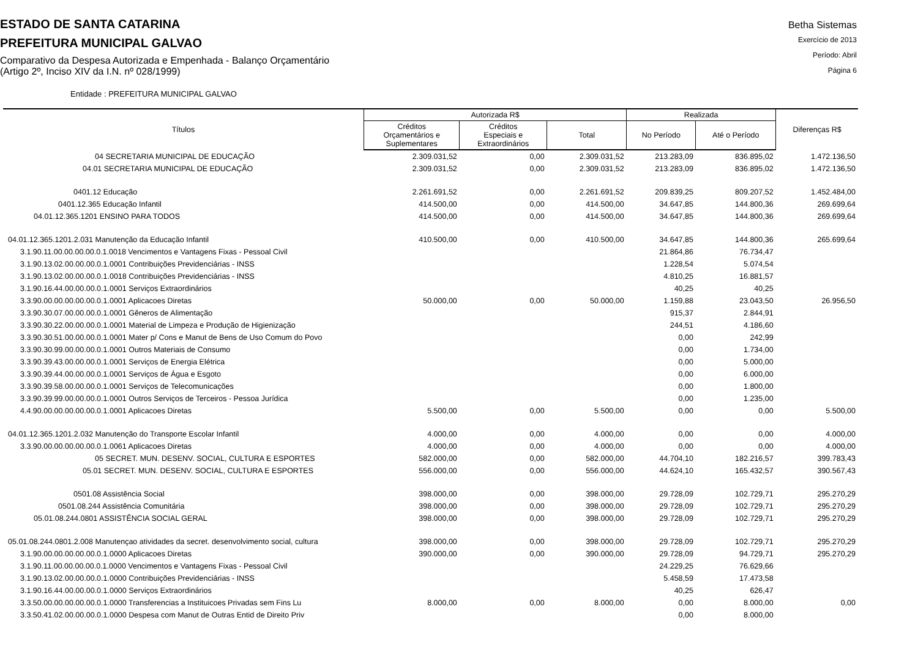ESTADO DE SANTA CATARINA
PREFEITURA MUNICIPAL GALVAO
Comparativo da Despesa Autorizada e Empenhada - Balanço Orçamentário
(Artigo 2º, Inciso XIV da I.N. nº 028/1999)
Betha Sistemas
Exercício de 2013
Período: Abril
Página 6
Entidade : PREFEITURA MUNICIPAL GALVAO
| Títulos | Autorizada R$ | | | Realizada | | Diferenças R$ |
| --- | --- | --- | --- | --- | --- | --- |
| | Créditos Orçamentários e Suplementares | Créditos Especiais e Extraordinários | Total | No Período | Até o Período | |
| 04 SECRETARIA MUNICIPAL DE EDUCAÇÃO | 2.309.031,52 | 0,00 | 2.309.031,52 | 213.283,09 | 836.895,02 | 1.472.136,50 |
| 04.01 SECRETARIA MUNICIPAL DE EDUCAÇÃO | 2.309.031,52 | 0,00 | 2.309.031,52 | 213.283,09 | 836.895,02 | 1.472.136,50 |
| 0401.12 Educação | 2.261.691,52 | 0,00 | 2.261.691,52 | 209.839,25 | 809.207,52 | 1.452.484,00 |
| 0401.12.365 Educação Infantil | 414.500,00 | 0,00 | 414.500,00 | 34.647,85 | 144.800,36 | 269.699,64 |
| 04.01.12.365.1201 ENSINO PARA TODOS | 414.500,00 | 0,00 | 414.500,00 | 34.647,85 | 144.800,36 | 269.699,64 |
| 04.01.12.365.1201.2.031 Manutenção da Educação Infantil | 410.500,00 | 0,00 | 410.500,00 | 34.647,85 | 144.800,36 | 265.699,64 |
| 3.1.90.11.00.00.00.00.0.1.0018 Vencimentos e Vantagens Fixas - Pessoal Civil | | | | 21.864,86 | 76.734,47 | |
| 3.1.90.13.02.00.00.00.0.1.0001 Contribuições Previdenciárias - INSS | | | | 1.228,54 | 5.074,54 | |
| 3.1.90.13.02.00.00.00.0.1.0018 Contribuições Previdenciárias - INSS | | | | 4.810,25 | 16.881,57 | |
| 3.1.90.16.44.00.00.00.0.1.0001 Serviços Extraordinários | | | | 40,25 | 40,25 | |
| 3.3.90.00.00.00.00.00.0.1.0001 Aplicacoes Diretas | 50.000,00 | 0,00 | 50.000,00 | 1.159,88 | 23.043,50 | 26.956,50 |
| 3.3.90.30.07.00.00.00.0.1.0001 Gêneros de Alimentação | | | | 915,37 | 2.844,91 | |
| 3.3.90.30.22.00.00.00.0.1.0001 Material de Limpeza e Produção de Higienização | | | | 244,51 | 4.186,60 | |
| 3.3.90.30.51.00.00.00.0.1.0001 Mater p/ Cons e Manut de Bens de Uso Comum do Povo | | | | 0,00 | 242,99 | |
| 3.3.90.30.99.00.00.00.0.1.0001 Outros Materiais de Consumo | | | | 0,00 | 1.734,00 | |
| 3.3.90.39.43.00.00.00.0.1.0001 Serviços de Energia Elétrica | | | | 0,00 | 5.000,00 | |
| 3.3.90.39.44.00.00.00.0.1.0001 Serviços de Água e Esgoto | | | | 0,00 | 6.000,00 | |
| 3.3.90.39.58.00.00.00.0.1.0001 Serviços de Telecomunicações | | | | 0,00 | 1.800,00 | |
| 3.3.90.39.99.00.00.00.0.1.0001 Outros Serviços de Terceiros - Pessoa Jurídica | | | | 0,00 | 1.235,00 | |
| 4.4.90.00.00.00.00.00.0.1.0001 Aplicacoes Diretas | 5.500,00 | 0,00 | 5.500,00 | 0,00 | 0,00 | 5.500,00 |
| 04.01.12.365.1201.2.032 Manutenção do Transporte Escolar Infantil | 4.000,00 | 0,00 | 4.000,00 | 0,00 | 0,00 | 4.000,00 |
| 3.3.90.00.00.00.00.00.0.1.0061 Aplicacoes Diretas | 4.000,00 | 0,00 | 4.000,00 | 0,00 | 0,00 | 4.000,00 |
| 05 SECRET. MUN. DESENV. SOCIAL, CULTURA E ESPORTES | 582.000,00 | 0,00 | 582.000,00 | 44.704,10 | 182.216,57 | 399.783,43 |
| 05.01 SECRET. MUN. DESENV. SOCIAL, CULTURA E ESPORTES | 556.000,00 | 0,00 | 556.000,00 | 44.624,10 | 165.432,57 | 390.567,43 |
| 0501.08 Assistência Social | 398.000,00 | 0,00 | 398.000,00 | 29.728,09 | 102.729,71 | 295.270,29 |
| 0501.08.244 Assistência Comunitária | 398.000,00 | 0,00 | 398.000,00 | 29.728,09 | 102.729,71 | 295.270,29 |
| 05.01.08.244.0801 ASSISTÊNCIA SOCIAL GERAL | 398.000,00 | 0,00 | 398.000,00 | 29.728,09 | 102.729,71 | 295.270,29 |
| 05.01.08.244.0801.2.008 Manutençao atividades da secret. desenvolvimento social, cultura | 398.000,00 | 0,00 | 398.000,00 | 29.728,09 | 102.729,71 | 295.270,29 |
| 3.1.90.00.00.00.00.00.0.1.0000 Aplicacoes Diretas | 390.000,00 | 0,00 | 390.000,00 | 29.728,09 | 94.729,71 | 295.270,29 |
| 3.1.90.11.00.00.00.00.0.1.0000 Vencimentos e Vantagens Fixas - Pessoal Civil | | | | 24.229,25 | 76.629,66 | |
| 3.1.90.13.02.00.00.00.0.1.0000 Contribuições Previdenciárias - INSS | | | | 5.458,59 | 17.473,58 | |
| 3.1.90.16.44.00.00.00.0.1.0000 Serviços Extraordinários | | | | 40,25 | 626,47 | |
| 3.3.50.00.00.00.00.00.0.1.0000 Transferencias a Instituicoes Privadas sem Fins Lu | 8.000,00 | 0,00 | 8.000,00 | 0,00 | 8.000,00 | 0,00 |
| 3.3.50.41.02.00.00.00.0.1.0000 Despesa com Manut de Outras Entid de Direito Priv | | | | 0,00 | 8.000,00 | |